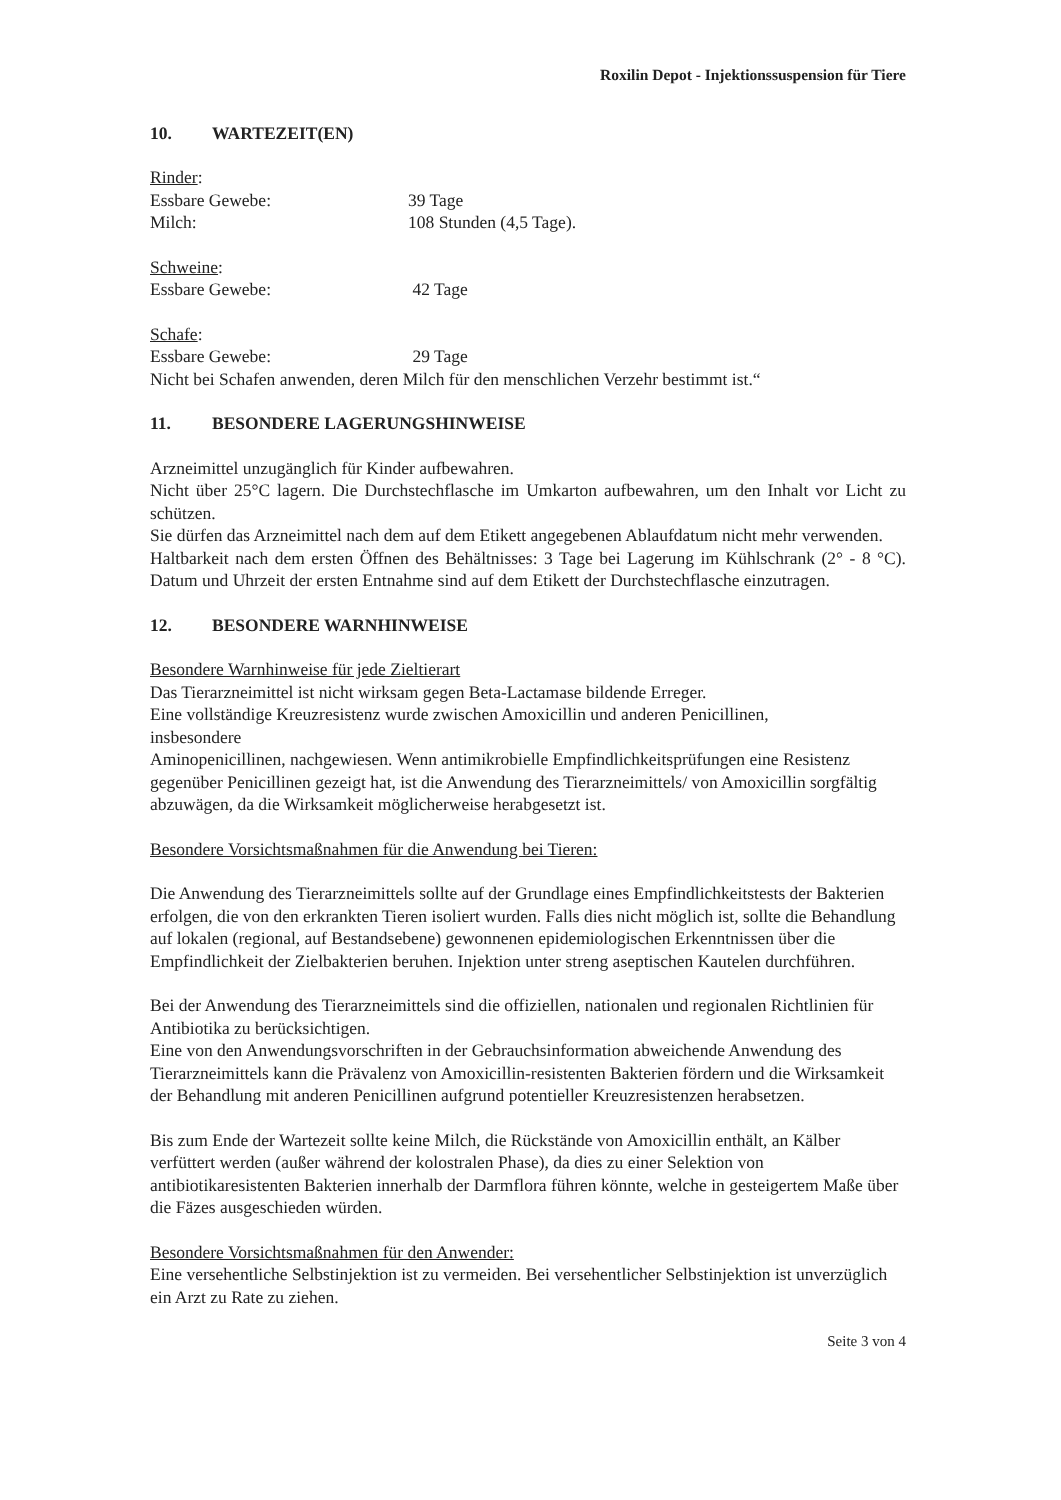Roxilin Depot - Injektionssuspension für Tiere
10. WARTEZEIT(EN)
Rinder:
Essbare Gewebe: 39 Tage
Milch: 108 Stunden (4,5 Tage).
Schweine:
Essbare Gewebe: 42 Tage
Schafe:
Essbare Gewebe: 29 Tage
Nicht bei Schafen anwenden, deren Milch für den menschlichen Verzehr bestimmt ist.“
11. BESONDERE LAGERUNGSHINWEISE
Arzneimittel unzugänglich für Kinder aufbewahren.
Nicht über 25°C lagern. Die Durchstechflasche im Umkarton aufbewahren, um den Inhalt vor Licht zu schützen.
Sie dürfen das Arzneimittel nach dem auf dem Etikett angegebenen Ablaufdatum nicht mehr verwenden.
Haltbarkeit nach dem ersten Öffnen des Behältnisses: 3 Tage bei Lagerung im Kühlschrank (2° - 8 °C). Datum und Uhrzeit der ersten Entnahme sind auf dem Etikett der Durchstechflasche einzutragen.
12. BESONDERE WARNHINWEISE
Besondere Warnhinweise für jede Zieltierart
Das Tierarzneimittel ist nicht wirksam gegen Beta-Lactamase bildende Erreger.
Eine vollständige Kreuzresistenz wurde zwischen Amoxicillin und anderen Penicillinen,
insbesondere
Aminopenicillinen, nachgewiesen. Wenn antimikrobielle Empfindlichkeitsprüfungen eine Resistenz gegenüber Penicillinen gezeigt hat, ist die Anwendung des Tierarzneimittels/ von Amoxicillin sorgfältig abzuwägen, da die Wirksamkeit möglicherweise herabgesetzt ist.
Besondere Vorsichtsmaßnahmen für die Anwendung bei Tieren:
Die Anwendung des Tierarzneimittels sollte auf der Grundlage eines Empfindlichkeitstests der Bakterien erfolgen, die von den erkrankten Tieren isoliert wurden. Falls dies nicht möglich ist, sollte die Behandlung auf lokalen (regional, auf Bestandsebene) gewonnenen epidemiologischen Erkenntnissen über die Empfindlichkeit der Zielbakterien beruhen. Injektion unter streng aseptischen Kautelen durchführen.
Bei der Anwendung des Tierarzneimittels sind die offiziellen, nationalen und regionalen Richtlinien für Antibiotika zu berücksichtigen.
Eine von den Anwendungsvorschriften in der Gebrauchsinformation abweichende Anwendung des Tierarzneimittels kann die Prävalenz von Amoxicillin-resistenten Bakterien fördern und die Wirksamkeit der Behandlung mit anderen Penicillinen aufgrund potentieller Kreuzresistenzen herabsetzen.
Bis zum Ende der Wartezeit sollte keine Milch, die Rückstände von Amoxicillin enthält, an Kälber verfüttert werden (außer während der kolostralen Phase), da dies zu einer Selektion von antibiotikaresistenten Bakterien innerhalb der Darmflora führen könnte, welche in gesteigertem Maße über die Fäzes ausgeschieden würden.
Besondere Vorsichtsmaßnahmen für den Anwender:
Eine versehentliche Selbstinjektion ist zu vermeiden. Bei versehentlicher Selbstinjektion ist unverzüglich ein Arzt zu Rate zu ziehen.
Seite 3 von 4